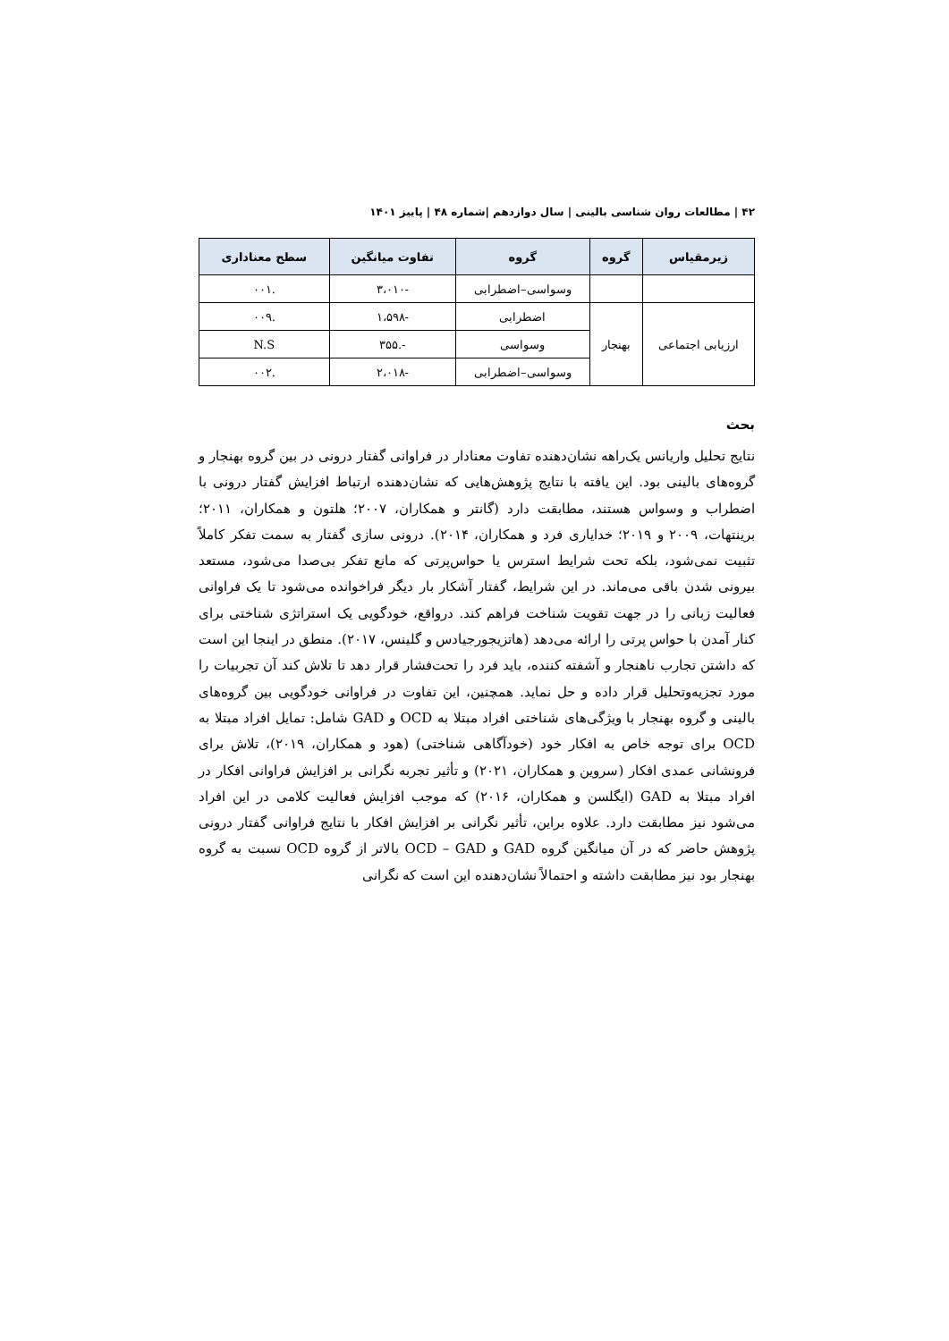۴۲ | مطالعات روان شناسی بالینی | سال دوازدهم |شماره ۴۸ | پاییز ۱۴۰۱
| زیرمقیاس | گروه | گروه | تفاوت میانگین | سطح معناداری |
| --- | --- | --- | --- | --- |
| | | وسواسی–اضطرابی | -۳،۰۱۰ | .۰۰۱ |
| ارزیابی اجتماعی | بهنجار | اضطرابی | -۱،۵۹۸ | .۰۰۹ |
| | | وسواسی | -.۳۵۵ | N.S |
| | | وسواسی–اضطرابی | -۲،۰۱۸ | .۰۰۲ |
بحث
نتایج تحلیل واریانس یک‌راهه نشان‌دهنده تفاوت معنادار در فراوانی گفتار درونی در بین گروه بهنجار و گروه‌های بالینی بود. این یافته با نتایج پژوهش‌هایی که نشان‌دهنده ارتباط افزایش گفتار درونی با اضطراب و وسواس هستند، مطابقت دارد (گانتر و همکاران، ۲۰۰۷؛ هلتون و همکاران، ۲۰۱۱؛ برینتهات، ۲۰۰۹ و ۲۰۱۹؛ خدایاری فرد و همکاران، ۲۰۱۴). درونی سازی گفتار به سمت تفکر کاملاً تثبیت نمی‌شود، بلکه تحت شرایط استرس یا حواس‌پرتی که مانع تفکر بی‌صدا می‌شود، مستعد بیرونی شدن باقی می‌ماند. در این شرایط، گفتار آشکار بار دیگر فراخوانده می‌شود تا یک فراوانی فعالیت زبانی را در جهت تقویت شناخت فراهم کند. درواقع، خودگویی یک استراتژی شناختی برای کنار آمدن با حواس پرتی را ارائه می‌دهد (هاتزیجورجیادس و گلینس، ۲۰۱۷). منطق در اینجا این است که داشتن تجارب ناهنجار و آشفته کننده، باید فرد را تحت‌فشار قرار دهد تا تلاش کند آن تجربیات را مورد تجزیه‌وتحلیل قرار داده و حل نماید. همچنین، این تفاوت در فراوانی خودگویی بین گروه‌های بالینی و گروه بهنجار با ویژگی‌های شناختی افراد مبتلا به OCD و GAD شامل: تمایل افراد مبتلا به OCD برای توجه خاص به افکار خود (خودآگاهی شناختی) (هود و همکاران، ۲۰۱۹)، تلاش برای فرونشانی عمدی افکار (سروین و همکاران، ۲۰۲۱) و تأثیر تجربه نگرانی بر افزایش فراوانی افکار در افراد مبتلا به GAD (ایگلسن و همکاران، ۲۰۱۶) که موجب افزایش فعالیت کلامی در این افراد می‌شود نیز مطابقت دارد. علاوه براین، تأثیر نگرانی بر افزایش افکار با نتایج فراوانی گفتار درونی پژوهش حاضر که در آن میانگین گروه GAD و OCD – GAD بالاتر از گروه OCD نسبت به گروه بهنجار بود نیز مطابقت داشته و احتمالاً نشان‌دهنده این است که نگرانی